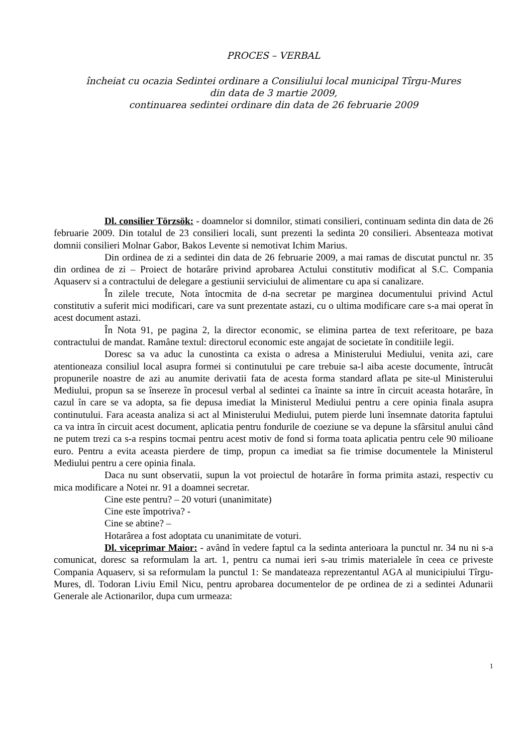PROCES – VERBAL
încheiat cu ocazia Sedintei ordinare a Consiliului local municipal Tîrgu-Mures
din data de 3 martie 2009,
continuarea sedintei ordinare din data de 26 februarie 2009
Dl. consilier Törzsök: - doamnelor si domnilor, stimati consilieri, continuam sedinta din data de 26 februarie 2009. Din totalul de 23 consilieri locali, sunt prezenti la sedinta 20 consilieri. Absenteaza motivat domnii consilieri Molnar Gabor, Bakos Levente si nemotivat Ichim Marius.
Din ordinea de zi a sedintei din data de 26 februarie 2009, a mai ramas de discutat punctul nr. 35 din ordinea de zi – Proiect de hotarâre privind aprobarea Actului constitutiv modificat al S.C. Compania Aquaserv si a contractului de delegare a gestiunii serviciului de alimentare cu apa si canalizare.
În zilele trecute, Nota întocmita de d-na secretar pe marginea documentului privind Actul constitutiv a suferit mici modificari, care va sunt prezentate astazi, cu o ultima modificare care s-a mai operat în acest document astazi.
În Nota 91, pe pagina 2, la director economic, se elimina partea de text referitoare, pe baza contractului de mandat. Ramâne textul: directorul economic este angajat de societate în conditiile legii.
Doresc sa va aduc la cunostinta ca exista o adresa a Ministerului Mediului, venita azi, care atentioneaza consiliul local asupra formei si continutului pe care trebuie sa-l aiba aceste documente, întrucât propunerile noastre de azi au anumite derivatii fata de acesta forma standard aflata pe site-ul Ministerului Mediului, propun sa se însereze în procesul verbal al sedintei ca înainte sa intre în circuit aceasta hotarâre, în cazul în care se va adopta, sa fie depusa imediat la Ministerul Mediului pentru a cere opinia finala asupra continutului. Fara aceasta analiza si act al Ministerului Mediului, putem pierde luni însemnate datorita faptului ca va intra în circuit acest document, aplicatia pentru fondurile de coeziune se va depune la sfârsitul anului când ne putem trezi ca s-a respins tocmai pentru acest motiv de fond si forma toata aplicatia pentru cele 90 milioane euro. Pentru a evita aceasta pierdere de timp, propun ca imediat sa fie trimise documentele la Ministerul Mediului pentru a cere opinia finala.
Daca nu sunt observatii, supun la vot proiectul de hotarâre în forma primita astazi, respectiv cu mica modificare a Notei nr. 91 a doamnei secretar.
Cine este pentru? – 20 voturi (unanimitate)
Cine este împotriva? -
Cine se abtine? –
Hotarârea a fost adoptata cu unanimitate de voturi.
Dl. viceprimar Maior: - având în vedere faptul ca la sedinta anterioara la punctul nr. 34 nu ni s-a comunicat, doresc sa reformulam la art. 1, pentru ca numai ieri s-au trimis materialele în ceea ce priveste Compania Aquaserv, si sa reformulam la punctul 1: Se mandateaza reprezentantul AGA al municipiului Tîrgu-Mures, dl. Todoran Liviu Emil Nicu, pentru aprobarea documentelor de pe ordinea de zi a sedintei Adunarii Generale ale Actionarilor, dupa cum urmeaza:
1